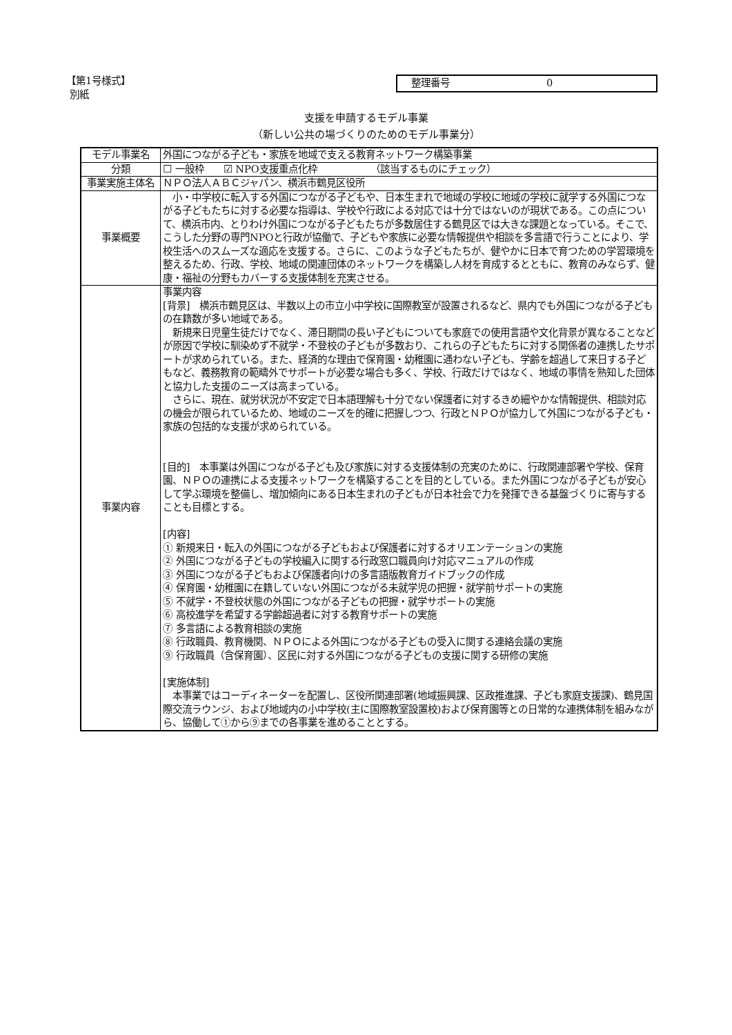【第1号様式】
別紙
整理番号 0
支援を申請するモデル事業
（新しい公共の場づくりのためのモデル事業分）
| モデル事業名 | 外国につながる子ども・家族を地域で支える教育ネットワーク構築事業 |
| 分類 | ☐ 一般枠 ☑ NPO支援重点化枠 （該当するものにチェック） |
| 事業実施主体名 | ＮＰＯ法人ＡＢＣジャパン、横浜市鶴見区役所 |
| 事業概要 | 小・中学校に転入する外国につながる子どもや、日本生まれで地域の学校に地域の学校に就学する外国につながる子どもたちに対する必要な指導は、学校や行政による対応では十分ではないのが現状である。この点について、横浜市内、とりわけ外国につながる子どもたちが多数居住する鶴見区では大きな課題となっている。そこで、こうした分野の専門NPOと行政が協働で、子どもや家族に必要な情報提供や相談を多言語で行うことにより、学校生活へのスムーズな適応を支援する。さらに、このような子どもたちが、健やかに日本で育つための学習環境を整えるため、行政、学校、地域の関連団体のネットワークを構築し人材を育成するとともに、教育のみならず、健康・福祉の分野もカバーする支援体制を充実させる。 |
| 事業内容 | 事業内容 [背景] 横浜市鶴見区は、半数以上の市立小中学校に国際教室が設置されるなど、県内でも外国につながる子どもの在籍数が多い地域である。 新規来日児童生徒だけでなく、滞日期間の長い子どもについても家庭での使用言語や文化背景が異なることなどが原因で学校に馴染めず不就学・不登校の子どもが多数おり、これらの子どもたちに対する関係者の連携したサポートが求められている。また、経済的な理由で保育園・幼稚園に通わない子ども、学齢を超過して来日する子どもなど、義務教育の範疇外でサポートが必要な場合も多く、学校、行政だけではなく、地域の事情を熟知した団体と協力した支援のニーズは高まっている。 さらに、現在、就労状況が不安定で日本語理解も十分でない保護者に対するきめ細やかな情報提供、相談対応の機会が限られているため、地域のニーズを的確に把握しつつ、行政とＮＰＯが協力して外国につながる子ども・家族の包括的な支援が求められている。 [目的] 本事業は外国につながる子ども及び家族に対する支援体制の充実のために、行政関連部署や学校、保育園、ＮＰＯの連携による支援ネットワークを構築することを目的としている。また外国につながる子どもが安心して学ぶ環境を整備し、増加傾向にある日本生まれの子どもが日本社会で力を発揮できる基盤づくりに寄与することも目標とする。 [内容] ① 新規来日・転入の外国につながる子どもおよび保護者に対するオリエンテーションの実施 ② 外国につながる子どもの学校編入に関する行政窓口職員向け対応マニュアルの作成 ③ 外国につながる子どもおよび保護者向けの多言語版教育ガイドブックの作成 ④ 保育園・幼稚園に在籍していない外国につながる未就学児の把握・就学前サポートの実施 ⑤ 不就学・不登校状態の外国につながる子どもの把握・就学サポートの実施 ⑥ 高校進学を希望する学齢超過者に対する教育サポートの実施 ⑦ 多言語による教育相談の実施 ⑧ 行政職員、教育機関、ＮＰＯによる外国につながる子どもの受入に関する連絡会議の実施 ⑨ 行政職員（含保育園）、区民に対する外国につながる子どもの支援に関する研修の実施 [実施体制] 本事業ではコーディネーターを配置し、区役所関連部署(地域振興課、区政推進課、子ども家庭支援課)、鶴見国際交流ラウンジ、および地域内の小中学校(主に国際教室設置校)および保育園等との日常的な連携体制を組みながら、協働して①から⑨までの各事業を進めることとする。 |